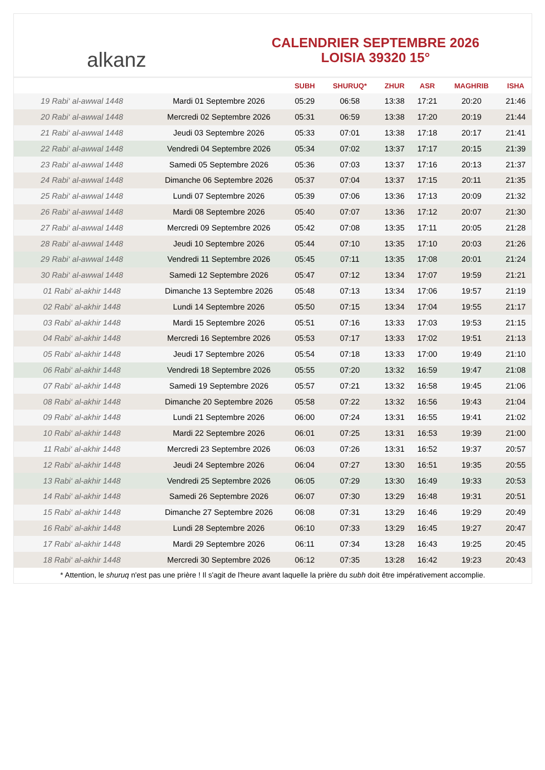alkanz
CALENDRIER SEPTEMBRE 2026
LOISIA 39320 15°
| | | SUBH | SHURUQ* | ZHUR | ASR | MAGHRIB | ISHA |
| --- | --- | --- | --- | --- | --- | --- | --- |
| 19 Rabi‘ al-awwal 1448 | Mardi 01 Septembre 2026 | 05:29 | 06:58 | 13:38 | 17:21 | 20:20 | 21:46 |
| 20 Rabi‘ al-awwal 1448 | Mercredi 02 Septembre 2026 | 05:31 | 06:59 | 13:38 | 17:20 | 20:19 | 21:44 |
| 21 Rabi‘ al-awwal 1448 | Jeudi 03 Septembre 2026 | 05:33 | 07:01 | 13:38 | 17:18 | 20:17 | 21:41 |
| 22 Rabi‘ al-awwal 1448 | Vendredi 04 Septembre 2026 | 05:34 | 07:02 | 13:37 | 17:17 | 20:15 | 21:39 |
| 23 Rabi‘ al-awwal 1448 | Samedi 05 Septembre 2026 | 05:36 | 07:03 | 13:37 | 17:16 | 20:13 | 21:37 |
| 24 Rabi‘ al-awwal 1448 | Dimanche 06 Septembre 2026 | 05:37 | 07:04 | 13:37 | 17:15 | 20:11 | 21:35 |
| 25 Rabi‘ al-awwal 1448 | Lundi 07 Septembre 2026 | 05:39 | 07:06 | 13:36 | 17:13 | 20:09 | 21:32 |
| 26 Rabi‘ al-awwal 1448 | Mardi 08 Septembre 2026 | 05:40 | 07:07 | 13:36 | 17:12 | 20:07 | 21:30 |
| 27 Rabi‘ al-awwal 1448 | Mercredi 09 Septembre 2026 | 05:42 | 07:08 | 13:35 | 17:11 | 20:05 | 21:28 |
| 28 Rabi‘ al-awwal 1448 | Jeudi 10 Septembre 2026 | 05:44 | 07:10 | 13:35 | 17:10 | 20:03 | 21:26 |
| 29 Rabi‘ al-awwal 1448 | Vendredi 11 Septembre 2026 | 05:45 | 07:11 | 13:35 | 17:08 | 20:01 | 21:24 |
| 30 Rabi‘ al-awwal 1448 | Samedi 12 Septembre 2026 | 05:47 | 07:12 | 13:34 | 17:07 | 19:59 | 21:21 |
| 01 Rabi‘ al-akhir 1448 | Dimanche 13 Septembre 2026 | 05:48 | 07:13 | 13:34 | 17:06 | 19:57 | 21:19 |
| 02 Rabi‘ al-akhir 1448 | Lundi 14 Septembre 2026 | 05:50 | 07:15 | 13:34 | 17:04 | 19:55 | 21:17 |
| 03 Rabi‘ al-akhir 1448 | Mardi 15 Septembre 2026 | 05:51 | 07:16 | 13:33 | 17:03 | 19:53 | 21:15 |
| 04 Rabi‘ al-akhir 1448 | Mercredi 16 Septembre 2026 | 05:53 | 07:17 | 13:33 | 17:02 | 19:51 | 21:13 |
| 05 Rabi‘ al-akhir 1448 | Jeudi 17 Septembre 2026 | 05:54 | 07:18 | 13:33 | 17:00 | 19:49 | 21:10 |
| 06 Rabi‘ al-akhir 1448 | Vendredi 18 Septembre 2026 | 05:55 | 07:20 | 13:32 | 16:59 | 19:47 | 21:08 |
| 07 Rabi‘ al-akhir 1448 | Samedi 19 Septembre 2026 | 05:57 | 07:21 | 13:32 | 16:58 | 19:45 | 21:06 |
| 08 Rabi‘ al-akhir 1448 | Dimanche 20 Septembre 2026 | 05:58 | 07:22 | 13:32 | 16:56 | 19:43 | 21:04 |
| 09 Rabi‘ al-akhir 1448 | Lundi 21 Septembre 2026 | 06:00 | 07:24 | 13:31 | 16:55 | 19:41 | 21:02 |
| 10 Rabi‘ al-akhir 1448 | Mardi 22 Septembre 2026 | 06:01 | 07:25 | 13:31 | 16:53 | 19:39 | 21:00 |
| 11 Rabi‘ al-akhir 1448 | Mercredi 23 Septembre 2026 | 06:03 | 07:26 | 13:31 | 16:52 | 19:37 | 20:57 |
| 12 Rabi‘ al-akhir 1448 | Jeudi 24 Septembre 2026 | 06:04 | 07:27 | 13:30 | 16:51 | 19:35 | 20:55 |
| 13 Rabi‘ al-akhir 1448 | Vendredi 25 Septembre 2026 | 06:05 | 07:29 | 13:30 | 16:49 | 19:33 | 20:53 |
| 14 Rabi‘ al-akhir 1448 | Samedi 26 Septembre 2026 | 06:07 | 07:30 | 13:29 | 16:48 | 19:31 | 20:51 |
| 15 Rabi‘ al-akhir 1448 | Dimanche 27 Septembre 2026 | 06:08 | 07:31 | 13:29 | 16:46 | 19:29 | 20:49 |
| 16 Rabi‘ al-akhir 1448 | Lundi 28 Septembre 2026 | 06:10 | 07:33 | 13:29 | 16:45 | 19:27 | 20:47 |
| 17 Rabi‘ al-akhir 1448 | Mardi 29 Septembre 2026 | 06:11 | 07:34 | 13:28 | 16:43 | 19:25 | 20:45 |
| 18 Rabi‘ al-akhir 1448 | Mercredi 30 Septembre 2026 | 06:12 | 07:35 | 13:28 | 16:42 | 19:23 | 20:43 |
* Attention, le shuruq n'est pas une prière ! Il s'agit de l'heure avant laquelle la prière du subh doit être impérativement accomplie.